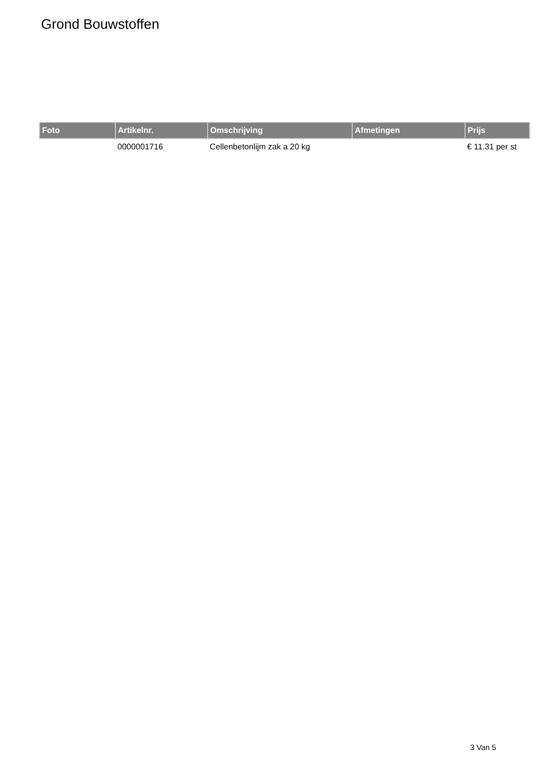Grond Bouwstoffen
| Foto | Artikelnr. | Omschrijving | Afmetingen | Prijs |
| --- | --- | --- | --- | --- |
| | 0000001716 | Cellenbetonlijm zak a 20 kg | | € 11.31 per st |
3 Van 5